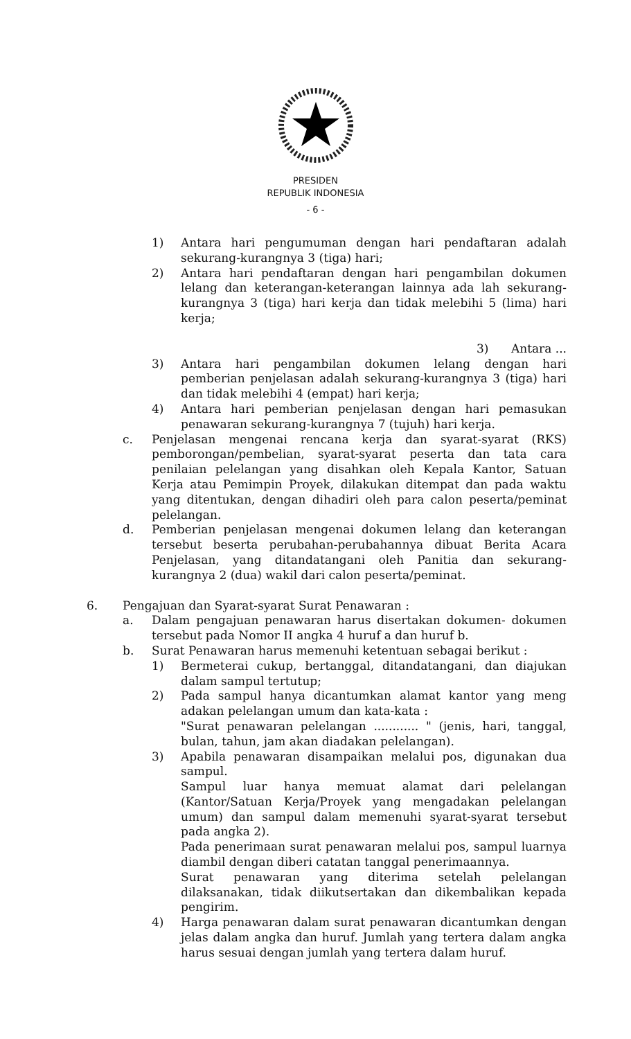PRESIDEN
REPUBLIK INDONESIA
- 6 -
1) Antara hari pengumuman dengan hari pendaftaran adalah sekurang-kurangnya 3 (tiga) hari;
2) Antara hari pendaftaran dengan hari pengambilan dokumen lelang dan keterangan-keterangan lainnya ada lah sekurang-kurangnya 3 (tiga) hari kerja dan tidak melebihi 5 (lima) hari kerja;
3) Antara ...
3) Antara hari pengambilan dokumen lelang dengan hari pemberian penjelasan adalah sekurang-kurangnya 3 (tiga) hari dan tidak melebihi 4 (empat) hari kerja;
4) Antara hari pemberian penjelasan dengan hari pemasukan penawaran sekurang-kurangnya 7 (tujuh) hari kerja.
c. Penjelasan mengenai rencana kerja dan syarat-syarat (RKS) pemborongan/pembelian, syarat-syarat peserta dan tata cara penilaian pelelangan yang disahkan oleh Kepala Kantor, Satuan Kerja atau Pemimpin Proyek, dilakukan ditempat dan pada waktu yang ditentukan, dengan dihadiri oleh para calon peserta/peminat pelelangan.
d. Pemberian penjelasan mengenai dokumen lelang dan keterangan tersebut beserta perubahan-perubahannya dibuat Berita Acara Penjelasan, yang ditandatangani oleh Panitia dan sekurang-kurangnya 2 (dua) wakil dari calon peserta/peminat.
6. Pengajuan dan Syarat-syarat Surat Penawaran :
a. Dalam pengajuan penawaran harus disertakan dokumen- dokumen tersebut pada Nomor II angka 4 huruf a dan huruf b.
b. Surat Penawaran harus memenuhi ketentuan sebagai berikut :
1) Bermeterai cukup, bertanggal, ditandatangani, dan diajukan dalam sampul tertutup;
2) Pada sampul hanya dicantumkan alamat kantor yang meng adakan pelelangan umum dan kata-kata :
"Surat penawaran pelelangan ............ " (jenis, hari, tanggal, bulan, tahun, jam akan diadakan pelelangan).
3) Apabila penawaran disampaikan melalui pos, digunakan dua sampul.
Sampul luar hanya memuat alamat dari pelelangan (Kantor/Satuan Kerja/Proyek yang mengadakan pelelangan umum) dan sampul dalam memenuhi syarat-syarat tersebut pada angka 2).
Pada penerimaan surat penawaran melalui pos, sampul luarnya diambil dengan diberi catatan tanggal penerimaannya.
Surat penawaran yang diterima setelah pelelangan dilaksanakan, tidak diikutsertakan dan dikembalikan kepada pengirim.
4) Harga penawaran dalam surat penawaran dicantumkan dengan jelas dalam angka dan huruf. Jumlah yang tertera dalam angka harus sesuai dengan jumlah yang tertera dalam huruf.